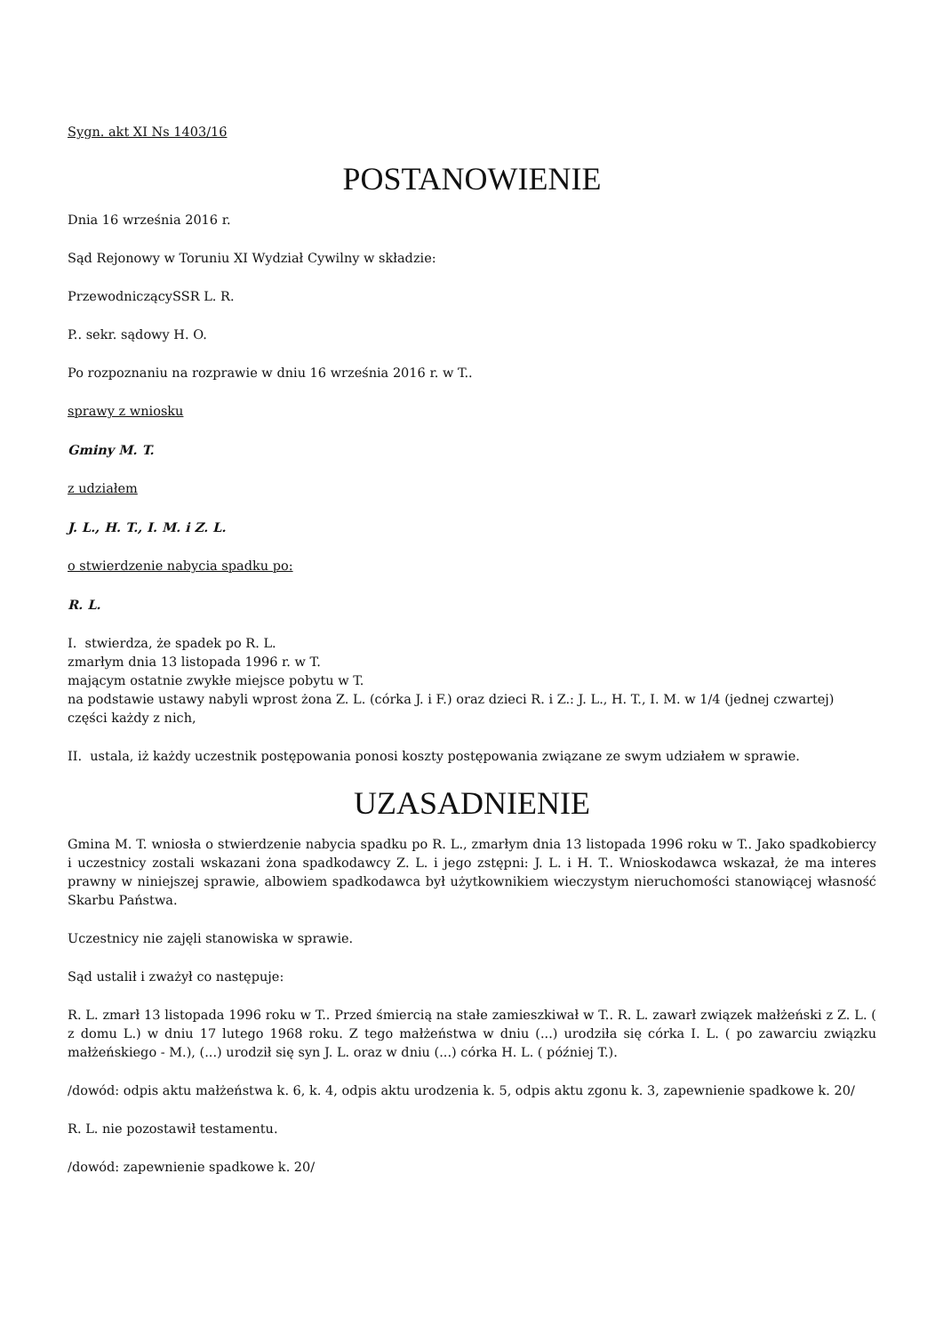Sygn. akt XI Ns 1403/16
POSTANOWIENIE
Dnia 16 września 2016 r.
Sąd Rejonowy w Toruniu XI Wydział Cywilny w składzie:
PrzewodniczącySSR L. R.
P.. sekr. sądowy H. O.
Po rozpoznaniu na rozprawie w dniu 16 września 2016 r. w T..
sprawy z wniosku
Gminy M. T.
z udziałem
J. L., H. T., I. M. i Z. L.
o stwierdzenie nabycia spadku po:
R. L.
I. stwierdza, że spadek po R. L.
zmarłym dnia 13 listopada 1996 r. w T.
mającym ostatnie zwykłe miejsce pobytu w T.
na podstawie ustawy nabyli wprost żona Z. L. (córka J. i F.) oraz dzieci R. i Z.: J. L., H. T., I. M. w 1/4 (jednej czwartej) części każdy z nich,
II. ustala, iż każdy uczestnik postępowania ponosi koszty postępowania związane ze swym udziałem w sprawie.
UZASADNIENIE
Gmina M. T. wniosła o stwierdzenie nabycia spadku po R. L., zmarłym dnia 13 listopada 1996 roku w T.. Jako spadkobiercy i uczestnicy zostali wskazani żona spadkodawcy Z. L. i jego zstępni: J. L. i H. T.. Wnioskodawca wskazał, że ma interes prawny w niniejszej sprawie, albowiem spadkodawca był użytkownikiem wieczystym nieruchomości stanowiącej własność Skarbu Państwa.
Uczestnicy nie zajęli stanowiska w sprawie.
Sąd ustalił i zważył co następuje:
R. L. zmarł 13 listopada 1996 roku w T.. Przed śmiercią na stałe zamieszkiwał w T.. R. L. zawarł związek małżeński z Z. L. ( z domu L.) w dniu 17 lutego 1968 roku. Z tego małżeństwa w dniu (...) urodziła się córka I. L. ( po zawarciu związku małżeńskiego - M.), (...) urodził się syn J. L. oraz w dniu (...) córka H. L. ( później T.).
/dowód: odpis aktu małżeństwa k. 6, k. 4, odpis aktu urodzenia k. 5, odpis aktu zgonu k. 3, zapewnienie spadkowe k. 20/
R. L. nie pozostawił testamentu.
/dowód: zapewnienie spadkowe k. 20/